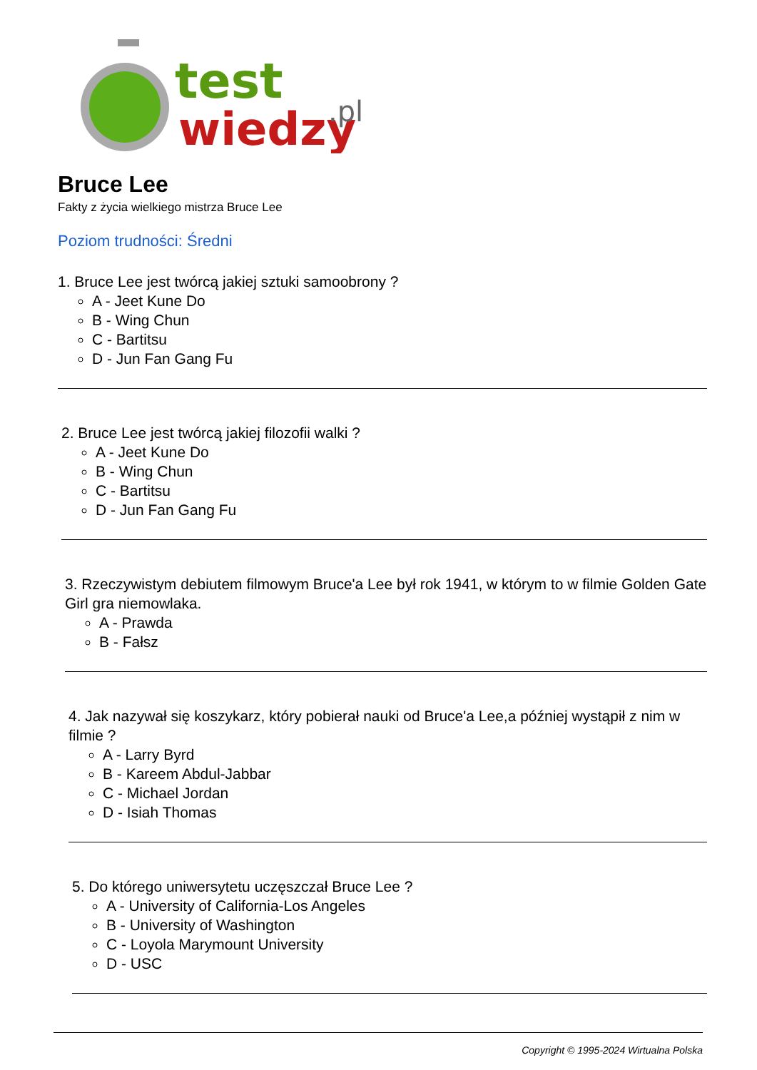test
wiedzy
.pl
Bruce Lee
Fakty z życia wielkiego mistrza Bruce Lee
Poziom trudności: Średni
1. Bruce Lee jest twórcą jakiej sztuki samoobrony ?
A - Jeet Kune Do
B - Wing Chun
C - Bartitsu
D - Jun Fan Gang Fu
2. Bruce Lee jest twórcą jakiej filozofii walki ?
A - Jeet Kune Do
B - Wing Chun
C - Bartitsu
D - Jun Fan Gang Fu
3. Rzeczywistym debiutem filmowym Bruce'a Lee był rok 1941, w którym to w filmie Golden Gate Girl gra niemowlaka.
A - Prawda
B - Fałsz
4. Jak nazywał się koszykarz, który pobierał nauki od Bruce'a Lee,a później wystąpił z nim w filmie ?
A - Larry Byrd
B - Kareem Abdul-Jabbar
C - Michael Jordan
D - Isiah Thomas
5. Do którego uniwersytetu uczęszczał Bruce Lee ?
A - University of California-Los Angeles
B - University of Washington
C - Loyola Marymount University
D - USC
Copyright © 1995-2024 Wirtualna Polska